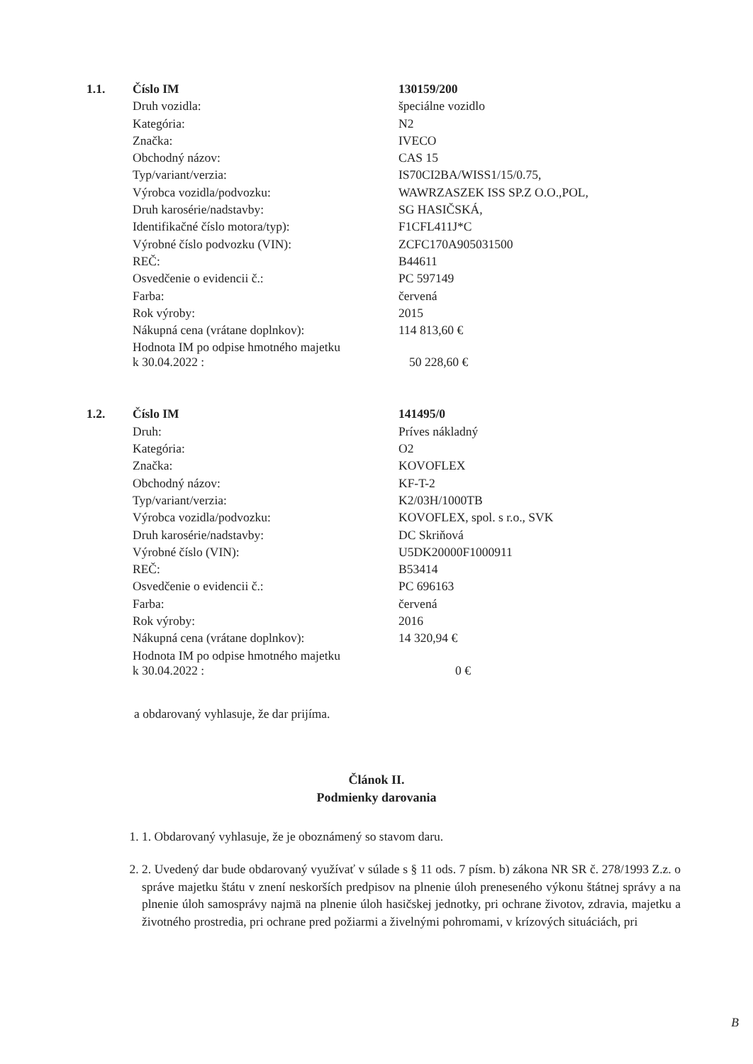| 1.1. | Číslo IM | 130159/200 |
| | Druh vozidla: | špeciálne vozidlo |
| | Kategória: | N2 |
| | Značka: | IVECO |
| | Obchodný názov: | CAS 15 |
| | Typ/variant/verzia: | IS70CI2BA/WISS1/15/0.75, |
| | Výrobca vozidla/podvozku: | WAWRZASZEK ISS SP.Z O.O.,POL, |
| | Druh karosérie/nadstavby: | SG HASIČSKÁ, |
| | Identifikačné číslo motora/typ): | F1CFL411J*C |
| | Výrobné číslo podvozku (VIN): | ZCFC170A905031500 |
| | REČ: | B44611 |
| | Osvedčenie o evidencii č.: | PC 597149 |
| | Farba: | červená |
| | Rok výroby: | 2015 |
| | Nákupná cena (vrátane doplnkov): | 114 813,60 € |
| | Hodnota IM po odpise hmotného majetku k 30.04.2022 : | 50 228,60 € |
| 1.2. | Číslo IM | 141495/0 |
| | Druh: | Príves nákladný |
| | Kategória: | O2 |
| | Značka: | KOVOFLEX |
| | Obchodný názov: | KF-T-2 |
| | Typ/variant/verzia: | K2/03H/1000TB |
| | Výrobca vozidla/podvozku: | KOVOFLEX, spol. s r.o., SVK |
| | Druh karosérie/nadstavby: | DC Skriňová |
| | Výrobné číslo (VIN): | U5DK20000F1000911 |
| | REČ: | B53414 |
| | Osvedčenie o evidencii č.: | PC 696163 |
| | Farba: | červená |
| | Rok výroby: | 2016 |
| | Nákupná cena (vrátane doplnkov): | 14 320,94 € |
| | Hodnota IM po odpise hmotného majetku k 30.04.2022 : | 0 € |
a obdarovaný vyhlasuje, že dar prijíma.
Článok II.
Podmienky darovania
1. 1. Obdarovaný vyhlasuje, že je oboznámený so stavom daru.
2. 2. Uvedený dar bude obdarovaný využívať v súlade s § 11 ods. 7 písm. b) zákona NR SR č. 278/1993 Z.z. o správe majetku štátu v znení neskorších predpisov na plnenie úloh preneseného výkonu štátnej správy a na plnenie úloh samosprávy najmä na plnenie úloh hasičskej jednotky, pri ochrane životov, zdravia, majetku a životného prostredia, pri ochrane pred požiarmi a živelnými pohromami, v krízových situáciách, pri
B